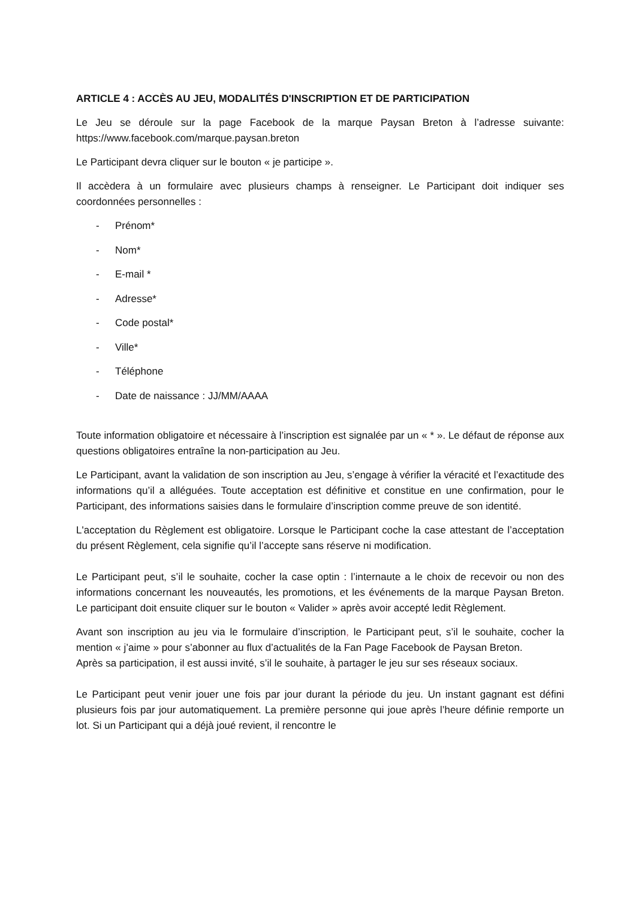ARTICLE 4 : ACCÈS AU JEU, MODALITÉS D'INSCRIPTION ET DE PARTICIPATION
Le Jeu se déroule sur la page Facebook de la marque Paysan Breton à l’adresse suivante: https://www.facebook.com/marque.paysan.breton
Le Participant devra cliquer sur le bouton « je participe ».
Il accèdera à un formulaire avec plusieurs champs à renseigner. Le Participant doit indiquer ses coordonnées personnelles :
- Prénom*
- Nom*
- E-mail *
- Adresse*
- Code postal*
- Ville*
- Téléphone
- Date de naissance : JJ/MM/AAAA
Toute information obligatoire et nécessaire à l’inscription est signalée par un « * ». Le défaut de réponse aux questions obligatoires entraîne la non-participation au Jeu.
Le Participant, avant la validation de son inscription au Jeu, s’engage à vérifier la véracité et l’exactitude des informations qu’il a alléguées. Toute acceptation est définitive et constitue en une confirmation, pour le Participant, des informations saisies dans le formulaire d’inscription comme preuve de son identité.
L'acceptation du Règlement est obligatoire. Lorsque le Participant coche la case attestant de l’acceptation du présent Règlement, cela signifie qu’il l’accepte sans réserve ni modification.
Le Participant peut, s’il le souhaite, cocher la case optin : l’internaute a le choix de recevoir ou non des informations concernant les nouveautés, les promotions, et les événements de la marque Paysan Breton. Le participant doit ensuite cliquer sur le bouton « Valider » après avoir accepté ledit Règlement.
Avant son inscription au jeu via le formulaire d’inscription, le Participant peut, s’il le souhaite, cocher la mention « j’aime » pour s’abonner au flux d’actualités de la Fan Page Facebook de Paysan Breton.
Après sa participation, il est aussi invité, s’il le souhaite, à partager le jeu sur ses réseaux sociaux.
Le Participant peut venir jouer une fois par jour durant la période du jeu. Un instant gagnant est défini plusieurs fois par jour automatiquement. La première personne qui joue après l’heure définie remporte un lot. Si un Participant qui a déjà joué revient, il rencontre le